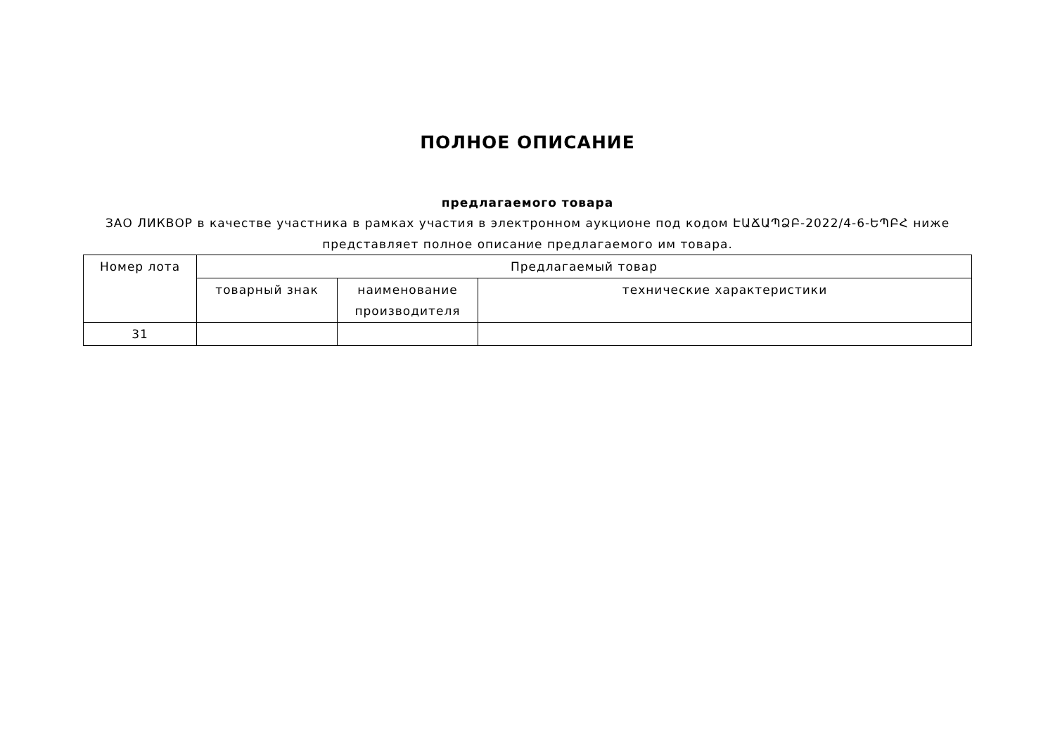ПОЛНОЕ ОПИСАНИЕ
предлагаемого товара
ЗАО ЛИКВОР в качестве участника в рамках участия в электронном аукционе под кодом ԷԱՃԱՊՁԲ-2022/4-6-ԵՊԲՀ ниже представляет полное описание предлагаемого им товара.
| Номер лота | Предлагаемый товар | | |
| --- | --- | --- | --- |
| | товарный знак | наименование производителя | технические характеристики |
| 31 | | | |